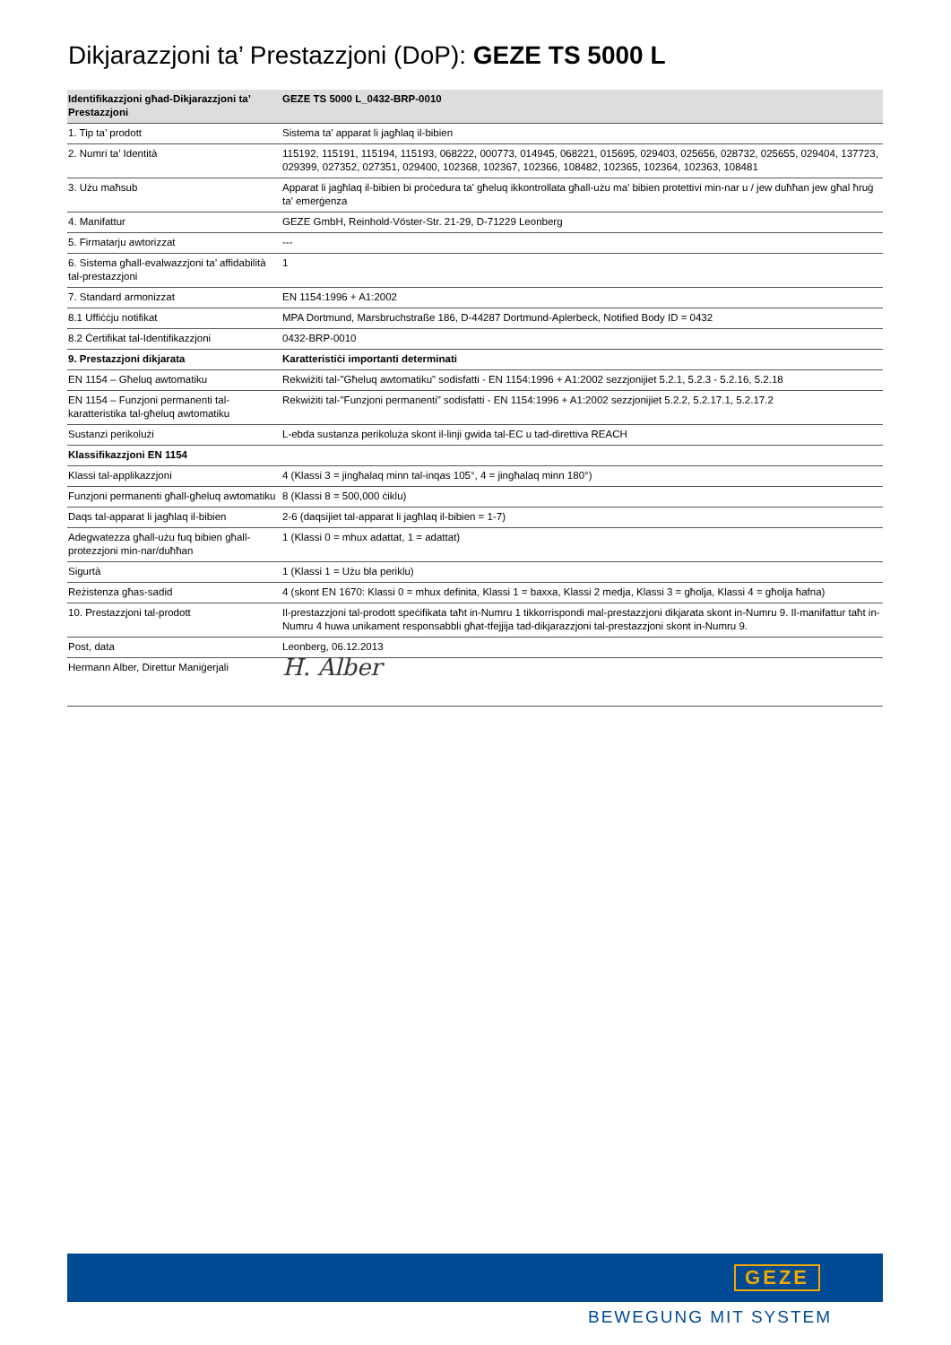Dikjarazzjoni ta’ Prestazzjoni (DoP): GEZE TS 5000 L
| Identifikazzjoni għad-Dikjarazzjoni ta’ Prestazzjoni | GEZE TS 5000 L_0432-BRP-0010 |
| --- | --- |
| 1. Tip ta’ prodott | Sistema ta’ apparat li jagħlaq il-bibien |
| 2. Numri ta’ Identità | 115192, 115191, 115194, 115193, 068222, 000773, 014945, 068221, 015695, 029403, 025656, 028732, 025655, 029404, 137723, 029399, 027352, 027351, 029400, 102368, 102367, 102366, 108482, 102365, 102364, 102363, 108481 |
| 3. Użu maħsub | Apparat li jagħlaq il-bibien bi proċedura ta’ għeluq ikkontrollata għall-użu ma’ bibien protettivi min-nar u / jew duħħan jew għal ħruġ ta’ emerġenza |
| 4. Manifattur | GEZE GmbH, Reinhold-Vöster-Str. 21-29, D-71229 Leonberg |
| 5. Firmatarju awtorizzat | --- |
| 6. Sistema għall-evalwazzjoni ta’ affidabilità tal-prestazzjoni | 1 |
| 7. Standard armonizzat | EN 1154:1996 + A1:2002 |
| 8.1 Uffiċċju notifikat | MPA Dortmund, Marsbruchstraße 186, D-44287 Dortmund-Aplerbeck, Notified Body ID = 0432 |
| 8.2 Ċertifikat tal-Identifikazzjoni | 0432-BRP-0010 |
| 9. Prestazzjoni dikjarata | Karatteristiċi importanti determinati |
| EN 1154 – Għeluq awtomatiku | Rekwiżiti tal-"Għeluq awtomatiku" sodisfatti - EN 1154:1996 + A1:2002 sezzjonijiet 5.2.1, 5.2.3 - 5.2.16, 5.2.18 |
| EN 1154 – Funzjoni permanenti tal-karatteristika tal-għeluq awtomatiku | Rekwiżiti tal-"Funzjoni permanenti" sodisfatti - EN 1154:1996 + A1:2002 sezzjonijiet 5.2.2, 5.2.17.1, 5.2.17.2 |
| Sustanzi perikolużi | L-ebda sustanza perikoluża skont il-linji gwida tal-EC u tad-direttiva REACH |
| Klassifikazzjoni EN 1154 | |
| Klassi tal-applikazzjoni | 4 (Klassi 3 = jingħalaq minn tal-inqas 105°, 4 = jingħalaq minn 180°) |
| Funzjoni permanenti għall-għeluq awtomatiku | 8 (Klassi 8 = 500,000 ċiklu) |
| Daqs tal-apparat li jagħlaq il-bibien | 2-6 (daqsijiet tal-apparat li jagħlaq il-bibien = 1-7) |
| Adegwatezza għall-użu fuq bibien għall-protezzjoni min-nar/duħħan | 1 (Klassi 0 = mhux adattat, 1 = adattat) |
| Sigurtà | 1 (Klassi 1 = Użu bla periklu) |
| Reżistenza għas-sadid | 4 (skont EN 1670: Klassi 0 = mhux definita, Klassi 1 = baxxa, Klassi 2 medja, Klassi 3 = għolja, Klassi 4 = għolja ħafna) |
| 10. Prestazzjoni tal-prodott | Il-prestazzjoni tal-prodott speċifikata taħt in-Numru 1 tikkorrispondi mal-prestazzjoni dikjarata skont in-Numru 9. Il-manifattur taħt in-Numru 4 huwa unikament responsabbli għat-tfejjija tad-dikjarazzjoni tal-prestazzjoni skont in-Numru 9. |
| Post, data | Leonberg, 06.12.2013 |
| Hermann Alber, Direttur Maniġerjali | H. Alber |
GEZE
BEWEGUNG MIT SYSTEM